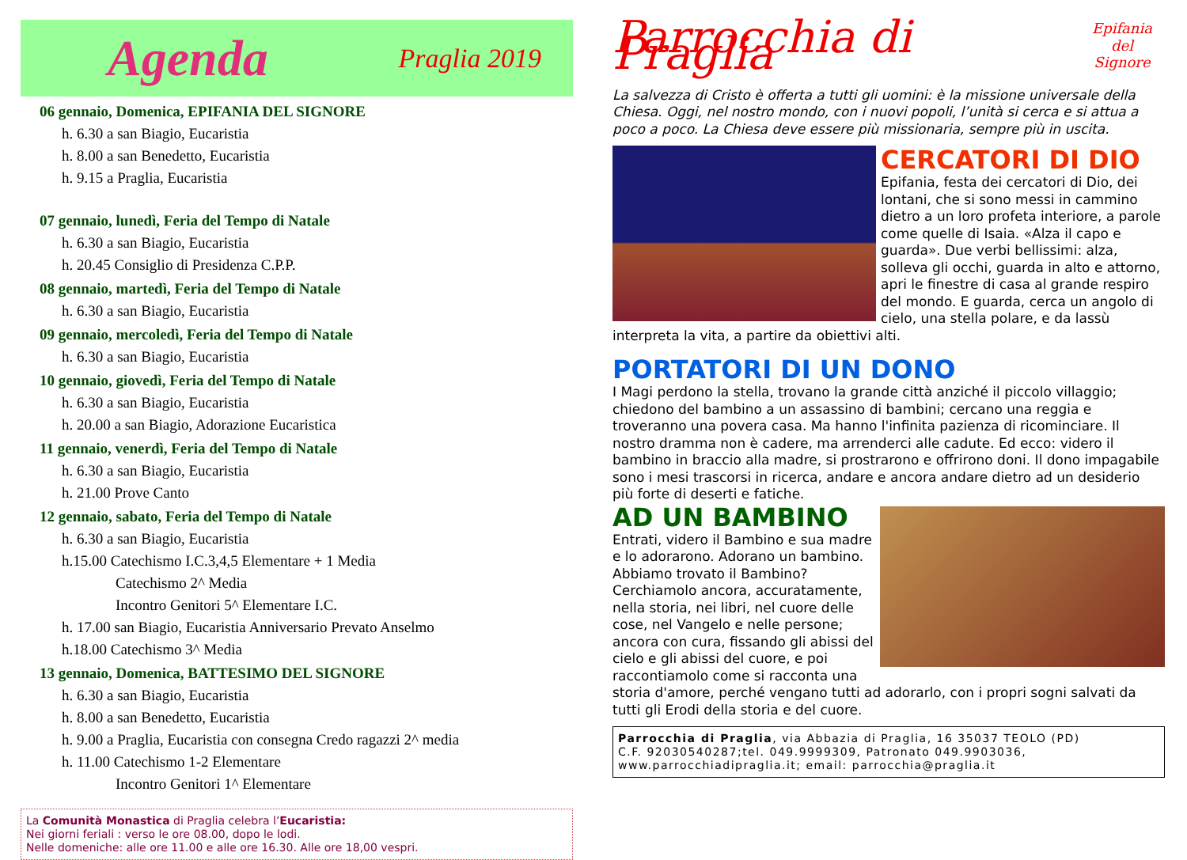Agenda Praglia 2019
06 gennaio, Domenica, EPIFANIA DEL SIGNORE
h. 6.30 a san Biagio, Eucaristia
h. 8.00 a san Benedetto, Eucaristia
h. 9.15 a Praglia, Eucaristia
07 gennaio, lunedì, Feria del Tempo di Natale
h. 6.30 a san Biagio, Eucaristia
h. 20.45 Consiglio di Presidenza C.P.P.
08 gennaio, martedì, Feria del Tempo di Natale
h. 6.30 a san Biagio, Eucaristia
09 gennaio, mercoledì, Feria del Tempo di Natale
h. 6.30 a san Biagio, Eucaristia
10 gennaio, giovedì, Feria del Tempo di Natale
h. 6.30 a san Biagio, Eucaristia
h. 20.00 a san Biagio, Adorazione Eucaristica
11 gennaio, venerdì, Feria del Tempo di Natale
h. 6.30 a san Biagio, Eucaristia
h. 21.00 Prove Canto
12 gennaio, sabato, Feria del Tempo di Natale
h. 6.30 a san Biagio, Eucaristia
h.15.00 Catechismo I.C.3,4,5 Elementare + 1 Media
Catechismo 2^ Media
Incontro Genitori 5^ Elementare I.C.
h. 17.00 san Biagio, Eucaristia Anniversario Prevato Anselmo
h.18.00 Catechismo 3^ Media
13 gennaio, Domenica, BATTESIMO DEL SIGNORE
h. 6.30 a san Biagio, Eucaristia
h. 8.00 a san Benedetto, Eucaristia
h. 9.00 a Praglia, Eucaristia con consegna Credo ragazzi 2^ media
h. 11.00 Catechismo 1-2 Elementare
Incontro Genitori 1^ Elementare
La Comunità Monastica di Praglia celebra l’Eucaristia:
Nei giorni feriali : verso le ore 08.00, dopo le lodi.
Nelle domeniche: alle ore 11.00 e alle ore 16.30. Alle ore 18,00 vespri.
Parrocchia di Praglia Epifania del
Signore
La salvezza di Cristo è offerta a tutti gli uomini: è la missione universale della Chiesa. Oggi, nel nostro mondo, con i nuovi popoli, l’unità si cerca e si attua a poco a poco. La Chiesa deve essere più missionaria, sempre più in uscita.
CERCATORI DI DIO
Epifania, festa dei cercatori di Dio, dei lontani, che si sono messi in cammino dietro a un loro profeta interiore, a parole come quelle di Isaia. «Alza il capo e guarda». Due verbi bellissimi: alza, solleva gli occhi, guarda in alto e attorno, apri le finestre di casa al grande respiro del mondo. E guarda, cerca un angolo di cielo, una stella polare, e da lassù interpreta la vita, a partire da obiettivi alti.
PORTATORI DI UN DONO
I Magi perdono la stella, trovano la grande città anziché il piccolo villaggio; chiedono del bambino a un assassino di bambini; cercano una reggia e troveranno una povera casa. Ma hanno l'infinita pazienza di ricominciare. Il nostro dramma non è cadere, ma arrenderci alle cadute. Ed ecco: videro il bambino in braccio alla madre, si prostrarono e offrirono doni. Il dono impagabile sono i mesi trascorsi in ricerca, andare e ancora andare dietro ad un desiderio più forte di deserti e fatiche.
AD UN BAMBINO
Entrati, videro il Bambino e sua madre e lo adorarono. Adorano un bambino. Abbiamo trovato il Bambino? Cerchiamolo ancora, accuratamente, nella storia, nei libri, nel cuore delle cose, nel Vangelo e nelle persone; ancora con cura, fissando gli abissi del cielo e gli abissi del cuore, e poi raccontiamolo come si racconta una storia d'amore, perché vengano tutti ad adorarlo, con i propri sogni salvati da tutti gli Erodi della storia e del cuore.
Parrocchia di Praglia, via Abbazia di Praglia, 16 35037 TEOLO (PD)
C.F. 92030540287;tel. 049.9999309, Patronato 049.9903036,
www.parrocchiadipraglia.it; email: parrocchia@praglia.it